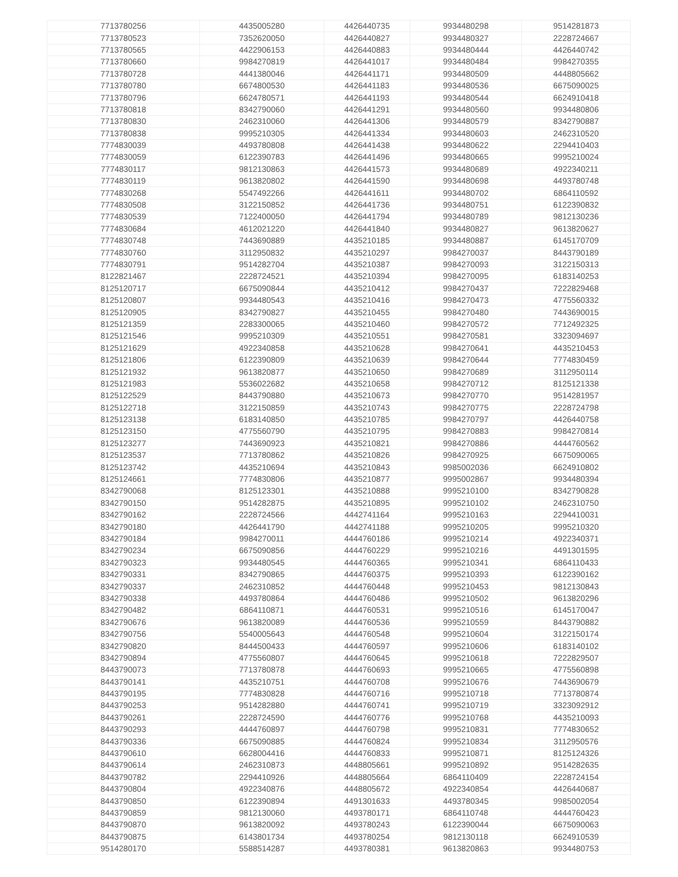| 7713780256 | 4435005280 | 4426440735 | 9934480298 | 9514281873 |
| 7713780523 | 7352620050 | 4426440827 | 9934480327 | 2228724667 |
| 7713780565 | 4422906153 | 4426440883 | 9934480444 | 4426440742 |
| 7713780660 | 9984270819 | 4426441017 | 9934480484 | 9984270355 |
| 7713780728 | 4441380046 | 4426441171 | 9934480509 | 4448805662 |
| 7713780780 | 6674800530 | 4426441183 | 9934480536 | 6675090025 |
| 7713780796 | 6624780571 | 4426441193 | 9934480544 | 6624910418 |
| 7713780818 | 8342790060 | 4426441291 | 9934480560 | 9934480806 |
| 7713780830 | 2462310060 | 4426441306 | 9934480579 | 8342790887 |
| 7713780838 | 9995210305 | 4426441334 | 9934480603 | 2462310520 |
| 7774830039 | 4493780808 | 4426441438 | 9934480622 | 2294410403 |
| 7774830059 | 6122390783 | 4426441496 | 9934480665 | 9995210024 |
| 7774830117 | 9812130863 | 4426441573 | 9934480689 | 4922340211 |
| 7774830119 | 9613820802 | 4426441590 | 9934480698 | 4493780748 |
| 7774830268 | 5547492266 | 4426441611 | 9934480702 | 6864110592 |
| 7774830508 | 3122150852 | 4426441736 | 9934480751 | 6122390832 |
| 7774830539 | 7122400050 | 4426441794 | 9934480789 | 9812130236 |
| 7774830684 | 4612021220 | 4426441840 | 9934480827 | 9613820627 |
| 7774830748 | 7443690889 | 4435210185 | 9934480887 | 6145170709 |
| 7774830760 | 3112950832 | 4435210297 | 9984270037 | 8443790189 |
| 7774830791 | 9514282704 | 4435210387 | 9984270093 | 3122150313 |
| 8122821467 | 2228724521 | 4435210394 | 9984270095 | 6183140253 |
| 8125120717 | 6675090844 | 4435210412 | 9984270437 | 7222829468 |
| 8125120807 | 9934480543 | 4435210416 | 9984270473 | 4775560332 |
| 8125120905 | 8342790827 | 4435210455 | 9984270480 | 7443690015 |
| 8125121359 | 2283300065 | 4435210460 | 9984270572 | 7712492325 |
| 8125121546 | 9995210309 | 4435210551 | 9984270581 | 3323094697 |
| 8125121629 | 4922340858 | 4435210628 | 9984270641 | 4435210453 |
| 8125121806 | 6122390809 | 4435210639 | 9984270644 | 7774830459 |
| 8125121932 | 9613820877 | 4435210650 | 9984270689 | 3112950114 |
| 8125121983 | 5536022682 | 4435210658 | 9984270712 | 8125121338 |
| 8125122529 | 8443790880 | 4435210673 | 9984270770 | 9514281957 |
| 8125122718 | 3122150859 | 4435210743 | 9984270775 | 2228724798 |
| 8125123138 | 6183140850 | 4435210785 | 9984270797 | 4426440758 |
| 8125123150 | 4775560790 | 4435210795 | 9984270883 | 9984270814 |
| 8125123277 | 7443690923 | 4435210821 | 9984270886 | 4444760562 |
| 8125123537 | 7713780862 | 4435210826 | 9984270925 | 6675090065 |
| 8125123742 | 4435210694 | 4435210843 | 9985002036 | 6624910802 |
| 8125124661 | 7774830806 | 4435210877 | 9995002867 | 9934480394 |
| 8342790068 | 8125123301 | 4435210888 | 9995210100 | 8342790828 |
| 8342790150 | 9514282875 | 4435210895 | 9995210102 | 2462310750 |
| 8342790162 | 2228724566 | 4442741164 | 9995210163 | 2294410031 |
| 8342790180 | 4426441790 | 4442741188 | 9995210205 | 9995210320 |
| 8342790184 | 9984270011 | 4444760186 | 9995210214 | 4922340371 |
| 8342790234 | 6675090856 | 4444760229 | 9995210216 | 4491301595 |
| 8342790323 | 9934480545 | 4444760365 | 9995210341 | 6864110433 |
| 8342790331 | 8342790865 | 4444760375 | 9995210393 | 6122390162 |
| 8342790337 | 2462310852 | 4444760448 | 9995210453 | 9812130843 |
| 8342790338 | 4493780864 | 4444760486 | 9995210502 | 9613820296 |
| 8342790482 | 6864110871 | 4444760531 | 9995210516 | 6145170047 |
| 8342790676 | 9613820089 | 4444760536 | 9995210559 | 8443790882 |
| 8342790756 | 5540005643 | 4444760548 | 9995210604 | 3122150174 |
| 8342790820 | 8444500433 | 4444760597 | 9995210606 | 6183140102 |
| 8342790894 | 4775560807 | 4444760645 | 9995210618 | 7222829507 |
| 8443790073 | 7713780878 | 4444760693 | 9995210665 | 4775560898 |
| 8443790141 | 4435210751 | 4444760708 | 9995210676 | 7443690679 |
| 8443790195 | 7774830828 | 4444760716 | 9995210718 | 7713780874 |
| 8443790253 | 9514282880 | 4444760741 | 9995210719 | 3323092912 |
| 8443790261 | 2228724590 | 4444760776 | 9995210768 | 4435210093 |
| 8443790293 | 4444760897 | 4444760798 | 9995210831 | 7774830652 |
| 8443790336 | 6675090885 | 4444760824 | 9995210834 | 3112950576 |
| 8443790610 | 6628004416 | 4444760833 | 9995210871 | 8125124326 |
| 8443790614 | 2462310873 | 4448805661 | 9995210892 | 9514282635 |
| 8443790782 | 2294410926 | 4448805664 | 6864110409 | 2228724154 |
| 8443790804 | 4922340876 | 4448805672 | 4922340854 | 4426440687 |
| 8443790850 | 6122390894 | 4491301633 | 4493780345 | 9985002054 |
| 8443790859 | 9812130060 | 4493780171 | 6864110748 | 4444760423 |
| 8443790870 | 9613820092 | 4493780243 | 6122390044 | 6675090063 |
| 8443790875 | 6143801734 | 4493780254 | 9812130118 | 6624910539 |
| 9514280170 | 5588514287 | 4493780381 | 9613820863 | 9934480753 |